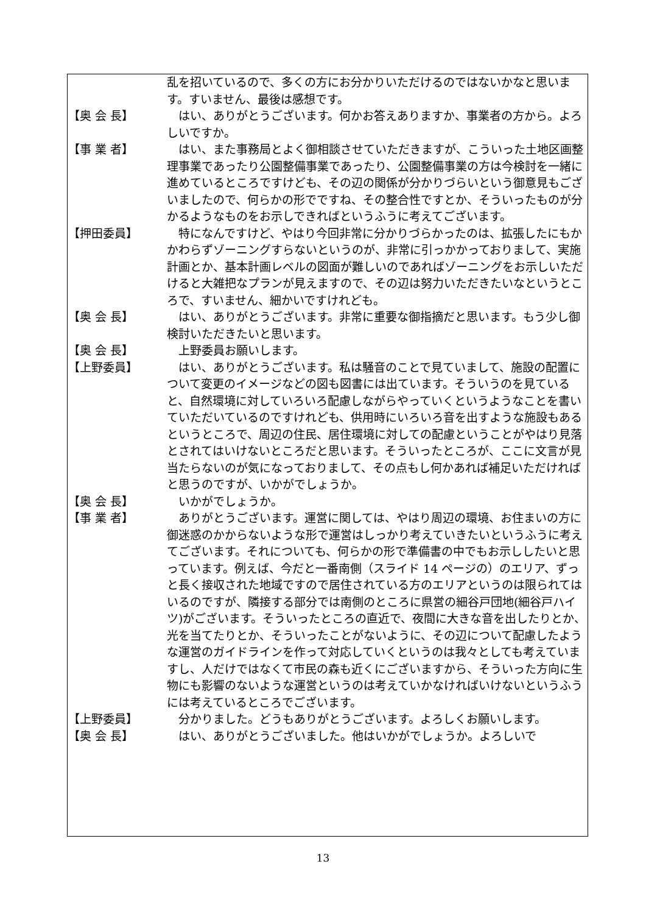乱を招いているので、多くの方にお分かりいただけるのではないかなと思います。すいません、最後は感想です。
【奥 会 長】 　はい、ありがとうございます。何かお答えありますか、事業者の方から。よろしいですか。
【事 業 者】 　はい、また事務局とよく御相談させていただきますが、こういった土地区画整理事業であったり公園整備事業であったり、公園整備事業の方は今検討を一緒に進めているところですけども、その辺の関係が分かりづらいという御意見もございましたので、何らかの形でですね、その整合性ですとか、そういったものが分かるようなものをお示しできればというふうに考えてございます。
【押田委員】 　特になんですけど、やはり今回非常に分かりづらかったのは、拡張したにもかかわらずゾーニングすらないというのが、非常に引っかかっておりまして、実施計画とか、基本計画レベルの図面が難しいのであればゾーニングをお示しいただけると大雑把なプランが見えますので、その辺は努力いただきたいなというところで、すいません、細かいですけれども。
【奥 会 長】 　はい、ありがとうございます。非常に重要な御指摘だと思います。もう少し御検討いただきたいと思います。
【奥 会 長】 　上野委員お願いします。
【上野委員】 　はい、ありがとうございます。私は騒音のことで見ていまして、施設の配置について変更のイメージなどの図も図書には出ています。そういうのを見ていると、自然環境に対していろいろ配慮しながらやっていくというようなことを書いていただいているのですけれども、供用時にいろいろ音を出すような施設もあるというところで、周辺の住民、居住環境に対しての配慮ということがやはり見落とされてはいけないところだと思います。そういったところが、ここに文言が見当たらないのが気になっておりまして、その点もし何かあれば補足いただければと思うのですが、いかがでしょうか。
【奥 会 長】 　いかがでしょうか。
【事 業 者】 　ありがとうございます。運営に関しては、やはり周辺の環境、お住まいの方に御迷惑のかからないような形で運営はしっかり考えていきたいというふうに考えてございます。それについても、何らかの形で準備書の中でもお示ししたいと思っています。例えば、今だと一番南側（スライド 14 ページの）のエリア、ずっと長く接収された地域ですので居住されている方のエリアというのは限られてはいるのですが、隣接する部分では南側のところに県営の細谷戸団地(細谷戸ハイツ)がございます。そういったところの直近で、夜間に大きな音を出したりとか、光を当てたりとか、そういったことがないように、その辺について配慮したような運営のガイドラインを作って対応していくというのは我々としても考えていますし、人だけではなくて市民の森も近くにございますから、そういった方向に生物にも影響のないような運営というのは考えていかなければいけないというふうには考えているところでございます。
【上野委員】 　分かりました。どうもありがとうございます。よろしくお願いします。
【奥 会 長】 　はい、ありがとうございました。他はいかがでしょうか。よろしいで
13